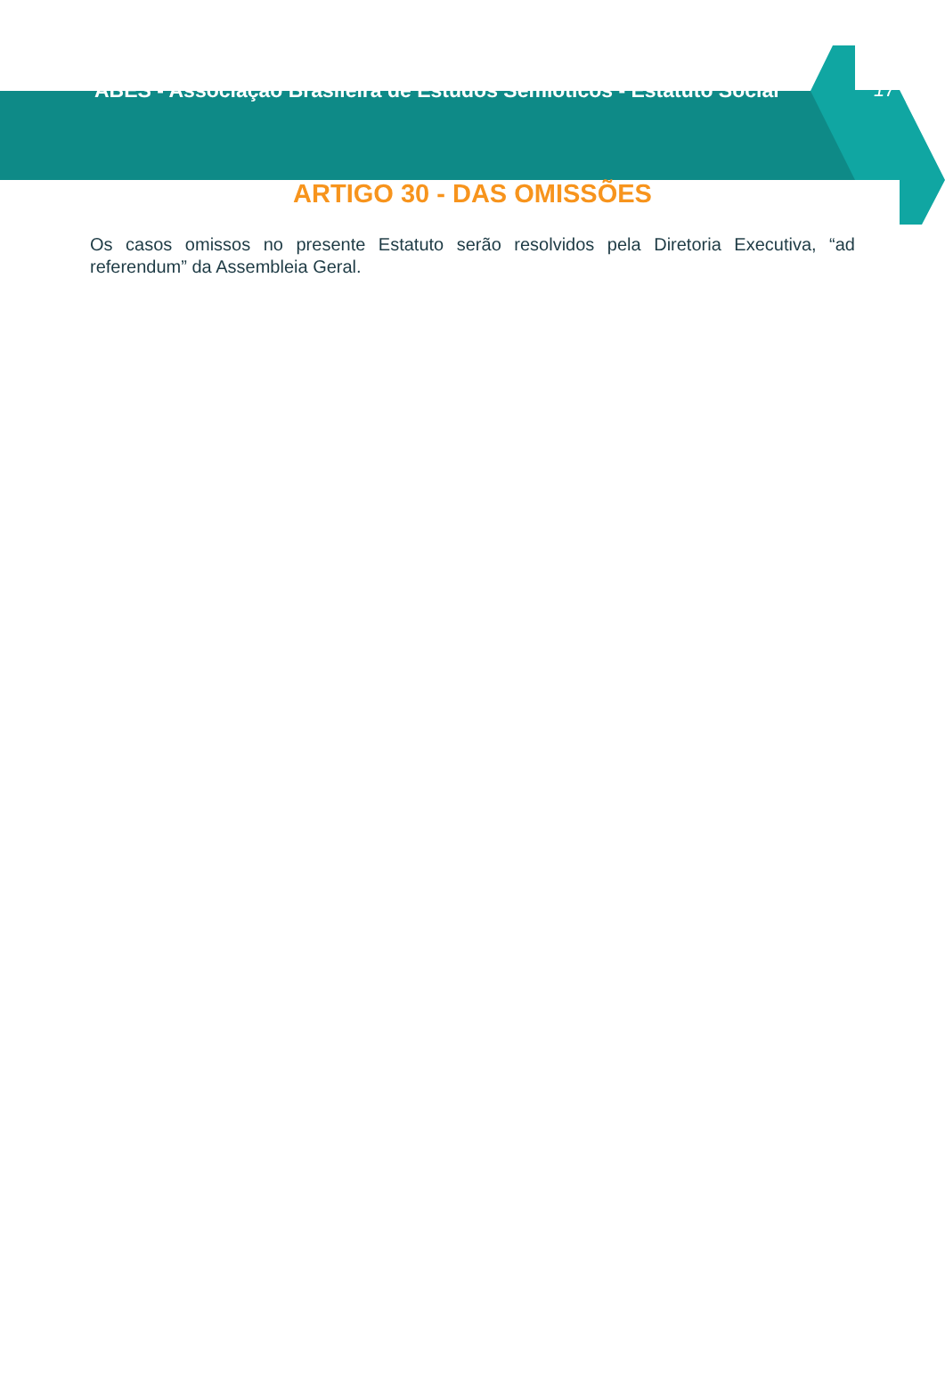ABES - Associação Brasileira de Estudos Semióticos - Estatuto Social 17
ARTIGO 30 - DAS OMISSÕES
Os casos omissos no presente Estatuto serão resolvidos pela Diretoria Executiva, “ad referendum” da Assembleia Geral.